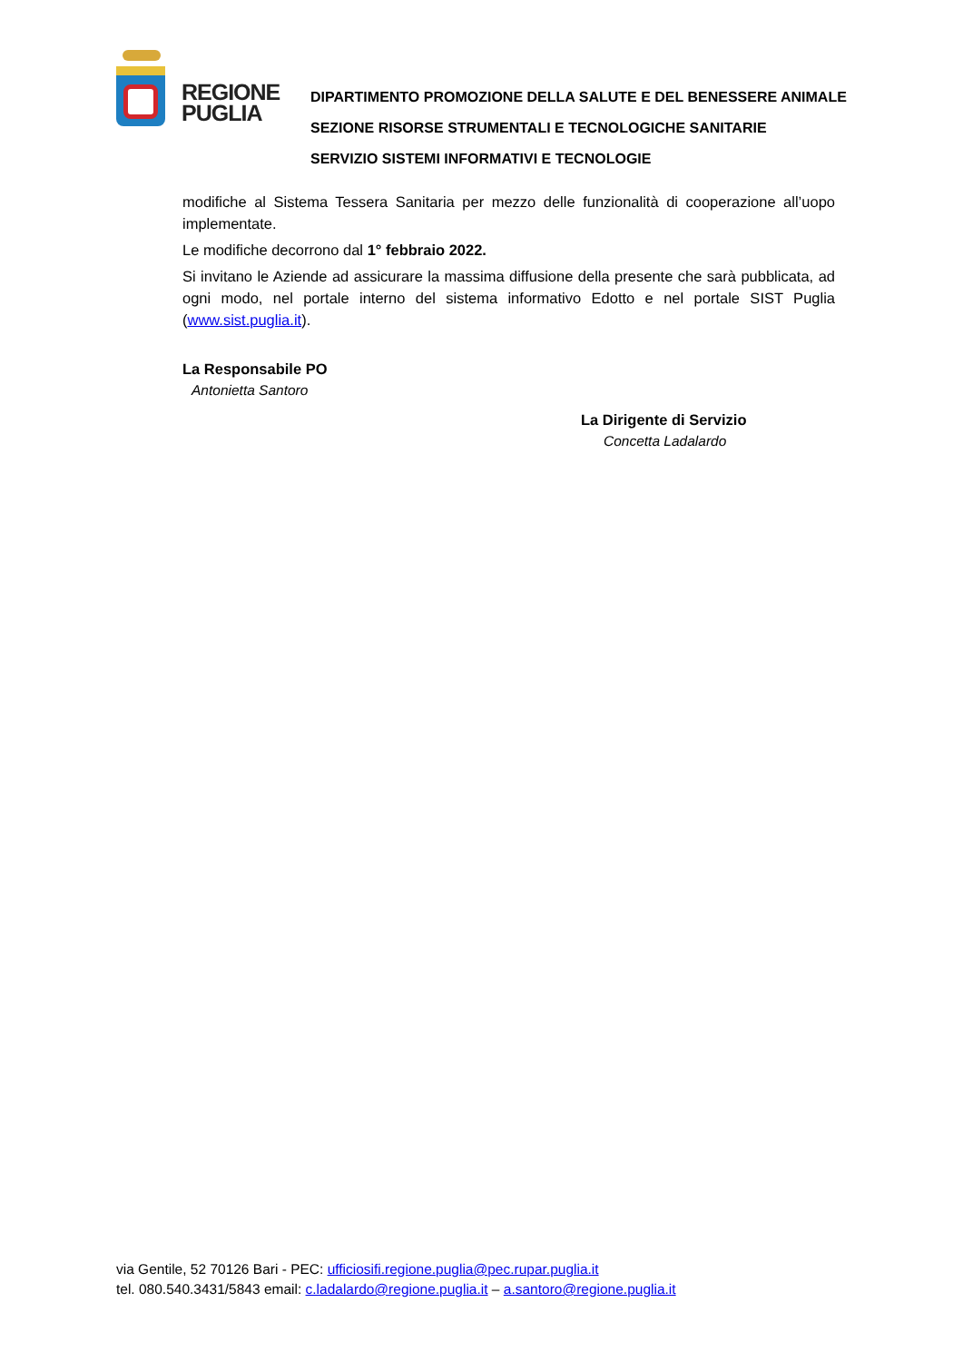REGIONE PUGLIA
DIPARTIMENTO PROMOZIONE DELLA SALUTE E DEL BENESSERE ANIMALE
SEZIONE RISORSE STRUMENTALI E TECNOLOGICHE SANITARIE
SERVIZIO SISTEMI INFORMATIVI E TECNOLOGIE
modifiche al Sistema Tessera Sanitaria per mezzo delle funzionalità di cooperazione all’uopo implementate.
Le modifiche decorrono dal 1° febbraio 2022.
Si invitano le Aziende ad assicurare la massima diffusione della presente che sarà pubblicata, ad ogni modo, nel portale interno del sistema informativo Edotto e nel portale SIST Puglia (www.sist.puglia.it).
La Responsabile PO
Antonietta Santoro
La Dirigente di Servizio
Concetta Ladalardo
via Gentile, 52 70126 Bari - PEC: ufficiosifi.regione.puglia@pec.rupar.puglia.it
tel. 080.540.3431/5843 email: c.ladalardo@regione.puglia.it – a.santoro@regione.puglia.it